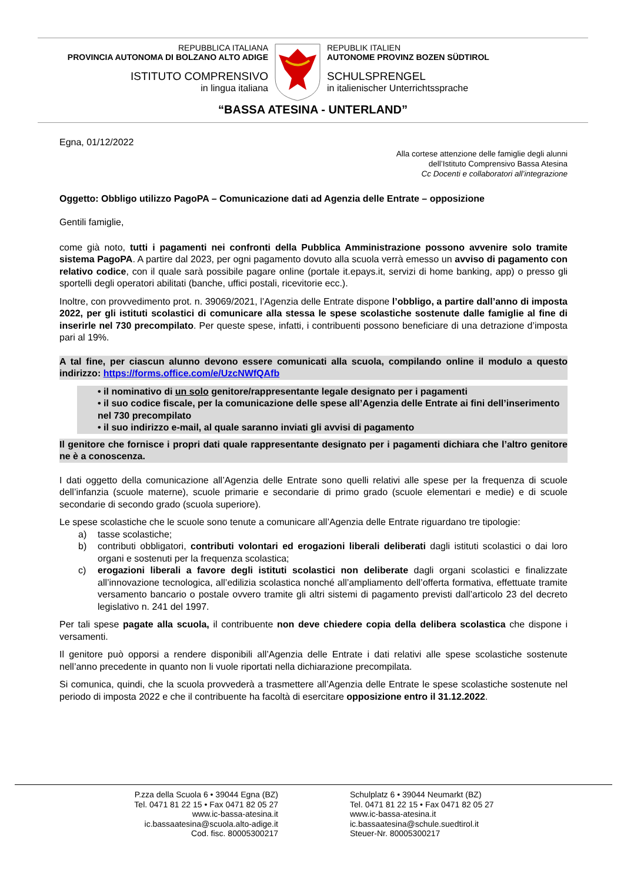REPUBBLICA ITALIANA
PROVINCIA AUTONOMA DI BOLZANO ALTO ADIGE
ISTITUTO COMPRENSIVO
in lingua italiana
REPUBLIK ITALIEN
AUTONOME PROVINZ BOZEN SÜDTIROL
SCHULSPRENGEL
in italienischer Unterrichtssprache
“BASSA ATESINA - UNTERLAND”
Egna, 01/12/2022
Alla cortese attenzione delle famiglie degli alunni
dell’Istituto Comprensivo Bassa Atesina
Cc Docenti e collaboratori all’integrazione
Oggetto: Obbligo utilizzo PagoPA – Comunicazione dati ad Agenzia delle Entrate – opposizione
Gentili famiglie,
come già noto, tutti i pagamenti nei confronti della Pubblica Amministrazione possono avvenire solo tramite sistema PagoPA. A partire dal 2023, per ogni pagamento dovuto alla scuola verrà emesso un avviso di pagamento con relativo codice, con il quale sarà possibile pagare online (portale it.epays.it, servizi di home banking, app) o presso gli sportelli degli operatori abilitati (banche, uffici postali, ricevitorie ecc.).
Inoltre, con provvedimento prot. n. 39069/2021, l’Agenzia delle Entrate dispone l’obbligo, a partire dall’anno di imposta 2022, per gli istituti scolastici di comunicare alla stessa le spese scolastiche sostenute dalle famiglie al fine di inserirle nel 730 precompilato. Per queste spese, infatti, i contribuenti possono beneficiare di una detrazione d’imposta pari al 19%.
A tal fine, per ciascun alunno devono essere comunicati alla scuola, compilando online il modulo a questo indirizzo: https://forms.office.com/e/UzcNWfQAfb
• il nominativo di un solo genitore/rappresentante legale designato per i pagamenti
• il suo codice fiscale, per la comunicazione delle spese all’Agenzia delle Entrate ai fini dell’inserimento nel 730 precompilato
• il suo indirizzo e-mail, al quale saranno inviati gli avvisi di pagamento
Il genitore che fornisce i propri dati quale rappresentante designato per i pagamenti dichiara che l’altro genitore ne è a conoscenza.
I dati oggetto della comunicazione all’Agenzia delle Entrate sono quelli relativi alle spese per la frequenza di scuole dell’infanzia (scuole materne), scuole primarie e secondarie di primo grado (scuole elementari e medie) e di scuole secondarie di secondo grado (scuola superiore).
Le spese scolastiche che le scuole sono tenute a comunicare all’Agenzia delle Entrate riguardano tre tipologie:
a) tasse scolastiche;
b) contributi obbligatori, contributi volontari ed erogazioni liberali deliberati dagli istituti scolastici o dai loro organi e sostenuti per la frequenza scolastica;
c) erogazioni liberali a favore degli istituti scolastici non deliberate dagli organi scolastici e finalizzate all’innovazione tecnologica, all’edilizia scolastica nonché all’ampliamento dell’offerta formativa, effettuate tramite versamento bancario o postale ovvero tramite gli altri sistemi di pagamento previsti dall’articolo 23 del decreto legislativo n. 241 del 1997.
Per tali spese pagate alla scuola, il contribuente non deve chiedere copia della delibera scolastica che dispone i versamenti.
Il genitore può opporsi a rendere disponibili all’Agenzia delle Entrate i dati relativi alle spese scolastiche sostenute nell’anno precedente in quanto non li vuole riportati nella dichiarazione precompilata.
Si comunica, quindi, che la scuola provvederà a trasmettere all’Agenzia delle Entrate le spese scolastiche sostenute nel periodo di imposta 2022 e che il contribuente ha facoltà di esercitare opposizione entro il 31.12.2022.
P.zza della Scuola 6 • 39044 Egna (BZ)
Tel. 0471 81 22 15 • Fax 0471 82 05 27
www.ic-bassa-atesina.it
ic.bassaatesina@scuola.alto-adige.it
Cod. fisc. 80005300217
Schulplatz 6 • 39044 Neumarkt (BZ)
Tel. 0471 81 22 15 • Fax 0471 82 05 27
www.ic-bassa-atesina.it
ic.bassaatesina@schule.suedtirol.it
Steuer-Nr. 80005300217